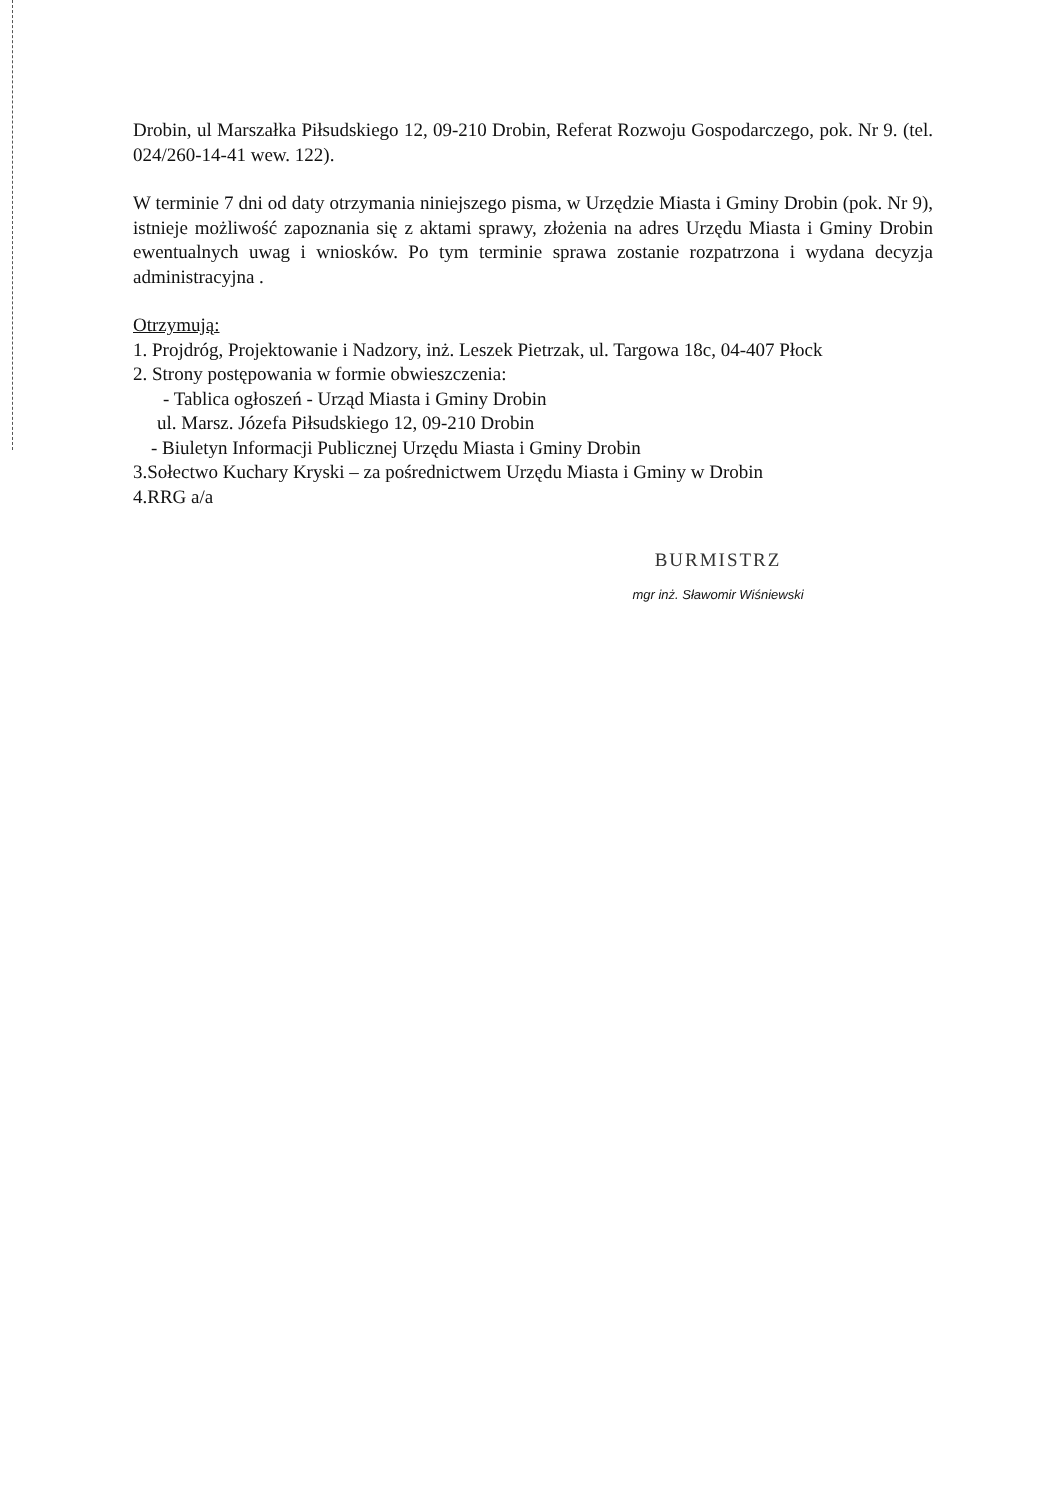Drobin, ul Marszałka Piłsudskiego 12, 09-210 Drobin, Referat Rozwoju Gospodarczego, pok. Nr 9. (tel. 024/260-14-41 wew. 122).
W terminie 7 dni od daty otrzymania niniejszego pisma, w Urzędzie Miasta i Gminy Drobin (pok. Nr 9), istnieje możliwość zapoznania się z aktami sprawy, złożenia na adres Urzędu Miasta i Gminy Drobin ewentualnych uwag i wniosków. Po tym terminie sprawa zostanie rozpatrzona i wydana decyzja administracyjna .
Otrzymują:
1. Projdróg, Projektowanie i Nadzory, inż. Leszek Pietrzak, ul. Targowa 18c, 04-407 Płock
2. Strony postępowania w formie obwieszczenia:
- Tablica ogłoszeń - Urząd Miasta i Gminy Drobin
ul. Marsz. Józefa Piłsudskiego 12, 09-210 Drobin
- Biuletyn Informacji Publicznej Urzędu Miasta i Gminy Drobin
3.Sołectwo Kuchary Kryski – za pośrednictwem Urzędu Miasta i Gminy w Drobin
4.RRG a/a
BURMISTRZ
mgr inż. Sławomir Wiśniewski